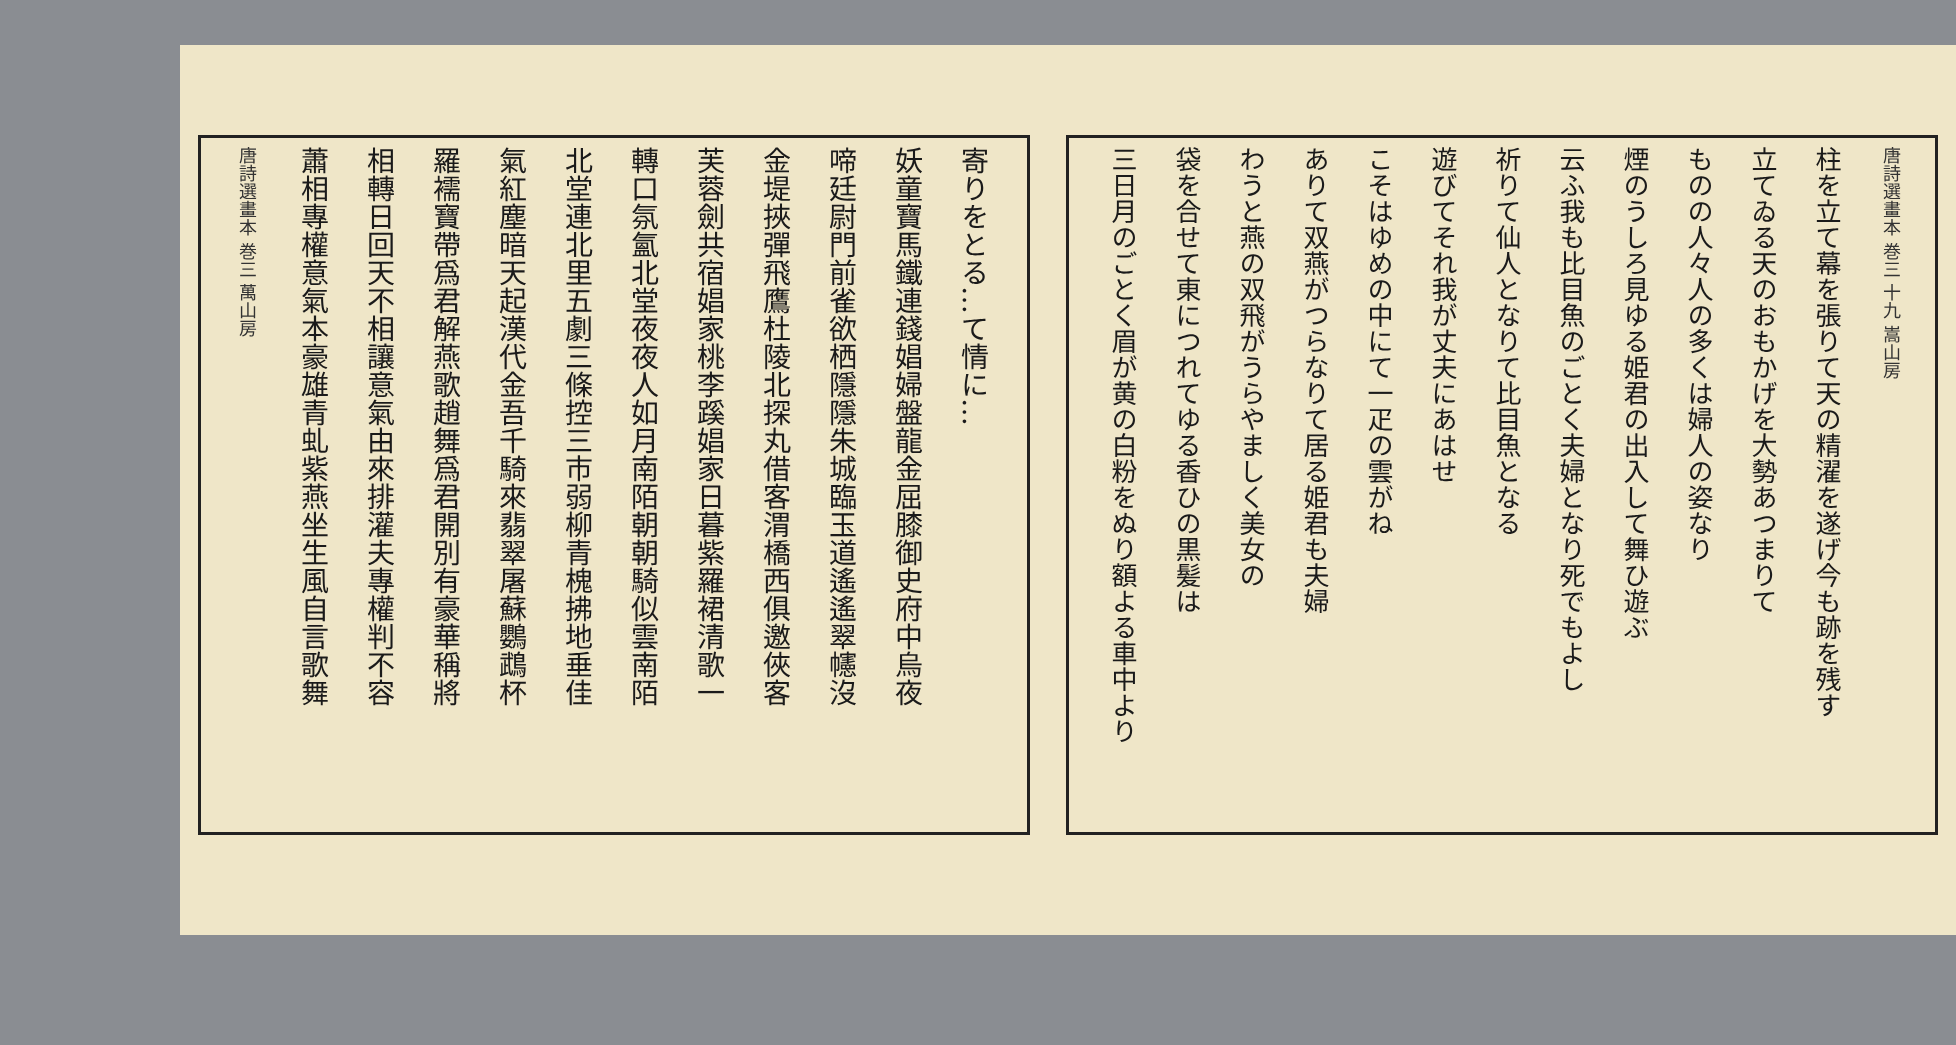寄りをとる…て情に…
妖童寶馬鐵連錢娼婦盤龍金屈膝御史府中烏夜
啼廷尉門前雀欲栖隱隱朱城臨玉道遙遙翠幰沒
金堤挾彈飛鷹杜陵北探丸借客渭橋西俱邀俠客
芙蓉劍共宿娼家桃李蹊娼家日暮紫羅裙清歌一
轉口氛氳北堂夜夜人如月南陌朝朝騎似雲南陌
北堂連北里五劇三條控三市弱柳青槐拂地垂佳
氣紅塵暗天起漢代金吾千騎來翡翠屠蘇鸚鵡杯
羅襦寶帶爲君解燕歌趙舞爲君開別有豪華稱將
相轉日回天不相讓意氣由來排灌夫專權判不容
蕭相專權意氣本豪雄青虬紫燕坐生風自言歌舞
唐詩選畫本 巻三 萬山房
唐詩選畫本 巻三 十九 嵩山房
柱を立て幕を張りて天の精濯を遂げ今も跡を残す
立てゐる天のおもかげを大勢あつまりて
ものの人々人の多くは婦人の姿なり
煙のうしろ見ゆる姫君の出入して舞ひ遊ぶ
云ふ我も比目魚のごとく夫婦となり死でもよし
祈りて仙人となりて比目魚となる
遊びてそれ我が丈夫にあはせ
こそはゆめの中にて一疋の雲がね
ありて双燕がつらなりて居る姫君も夫婦
わうと燕の双飛がうらやましく美女の
袋を合せて東につれてゆる香ひの黒髪は
三日月のごとく眉が黄の白粉をぬり額よる車中より